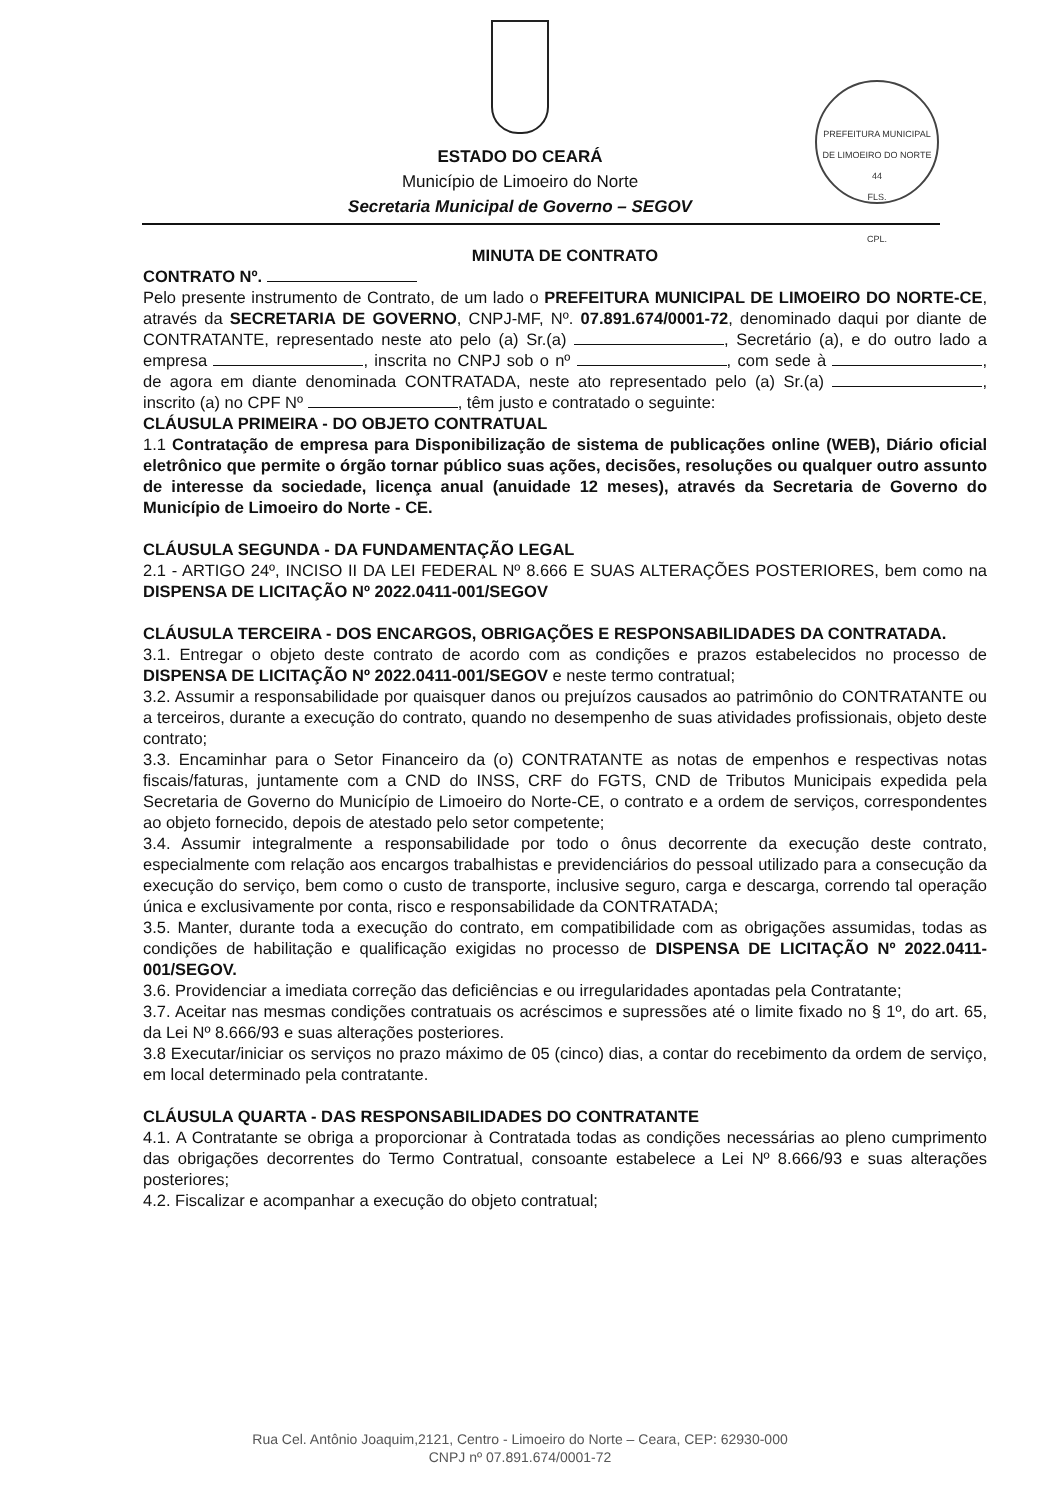ESTADO DO CEARÁ
Município de Limoeiro do Norte
Secretaria Municipal de Governo – SEGOV
PREFEITURA MUNICIPAL DE LIMOEIRO DO NORTE
44
FLS.
CPL.
MINUTA DE CONTRATO
CONTRATO Nº.
Pelo presente instrumento de Contrato, de um lado o PREFEITURA MUNICIPAL DE LIMOEIRO DO NORTE-CE, através da SECRETARIA DE GOVERNO, CNPJ-MF, Nº. 07.891.674/0001-72, denominado daqui por diante de CONTRATANTE, representado neste ato pelo (a) Sr.(a) , Secretário (a), e do outro lado a empresa , inscrita no CNPJ sob o nº , com sede à , de agora em diante denominada CONTRATADA, neste ato representado pelo (a) Sr.(a) , inscrito (a) no CPF Nº , têm justo e contratado o seguinte:
CLÁUSULA PRIMEIRA - DO OBJETO CONTRATUAL
1.1 Contratação de empresa para Disponibilização de sistema de publicações online (WEB), Diário oficial eletrônico que permite o órgão tornar público suas ações, decisões, resoluções ou qualquer outro assunto de interesse da sociedade, licença anual (anuidade 12 meses), através da Secretaria de Governo do Município de Limoeiro do Norte - CE.
CLÁUSULA SEGUNDA - DA FUNDAMENTAÇÃO LEGAL
2.1 - ARTIGO 24º, INCISO II DA LEI FEDERAL Nº 8.666 E SUAS ALTERAÇÕES POSTERIORES, bem como na DISPENSA DE LICITAÇÃO Nº 2022.0411-001/SEGOV
CLÁUSULA TERCEIRA - DOS ENCARGOS, OBRIGAÇÕES E RESPONSABILIDADES DA CONTRATADA.
3.1. Entregar o objeto deste contrato de acordo com as condições e prazos estabelecidos no processo de DISPENSA DE LICITAÇÃO Nº 2022.0411-001/SEGOV e neste termo contratual;
3.2. Assumir a responsabilidade por quaisquer danos ou prejuízos causados ao patrimônio do CONTRATANTE ou a terceiros, durante a execução do contrato, quando no desempenho de suas atividades profissionais, objeto deste contrato;
3.3. Encaminhar para o Setor Financeiro da (o) CONTRATANTE as notas de empenhos e respectivas notas fiscais/faturas, juntamente com a CND do INSS, CRF do FGTS, CND de Tributos Municipais expedida pela Secretaria de Governo do Município de Limoeiro do Norte-CE, o contrato e a ordem de serviços, correspondentes ao objeto fornecido, depois de atestado pelo setor competente;
3.4. Assumir integralmente a responsabilidade por todo o ônus decorrente da execução deste contrato, especialmente com relação aos encargos trabalhistas e previdenciários do pessoal utilizado para a consecução da execução do serviço, bem como o custo de transporte, inclusive seguro, carga e descarga, correndo tal operação única e exclusivamente por conta, risco e responsabilidade da CONTRATADA;
3.5. Manter, durante toda a execução do contrato, em compatibilidade com as obrigações assumidas, todas as condições de habilitação e qualificação exigidas no processo de DISPENSA DE LICITAÇÃO Nº 2022.0411-001/SEGOV.
3.6. Providenciar a imediata correção das deficiências e ou irregularidades apontadas pela Contratante;
3.7. Aceitar nas mesmas condições contratuais os acréscimos e supressões até o limite fixado no § 1º, do art. 65, da Lei Nº 8.666/93 e suas alterações posteriores.
3.8 Executar/iniciar os serviços no prazo máximo de 05 (cinco) dias, a contar do recebimento da ordem de serviço, em local determinado pela contratante.
CLÁUSULA QUARTA - DAS RESPONSABILIDADES DO CONTRATANTE
4.1. A Contratante se obriga a proporcionar à Contratada todas as condições necessárias ao pleno cumprimento das obrigações decorrentes do Termo Contratual, consoante estabelece a Lei Nº 8.666/93 e suas alterações posteriores;
4.2. Fiscalizar e acompanhar a execução do objeto contratual;
Rua Cel. Antônio Joaquim,2121, Centro - Limoeiro do Norte – Ceara, CEP: 62930-000
CNPJ nº 07.891.674/0001-72